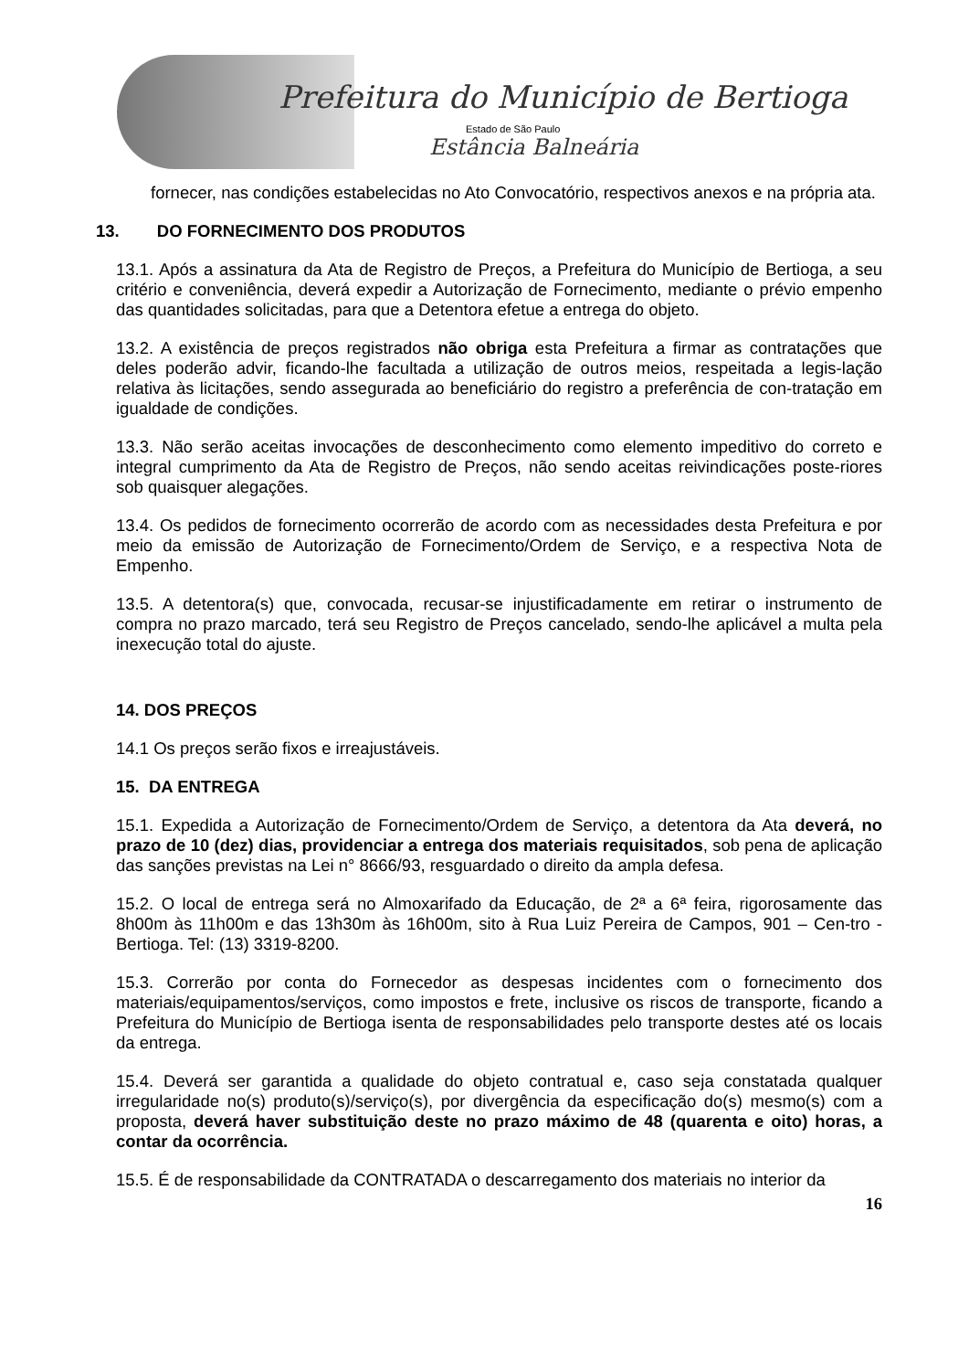Prefeitura do Município de Bertioga
Estado de São Paulo
Estância Balneária
fornecer, nas condições estabelecidas no Ato Convocatório, respectivos anexos e na própria ata.
13. DO FORNECIMENTO DOS PRODUTOS
13.1. Após a assinatura da Ata de Registro de Preços, a Prefeitura do Município de Bertioga, a seu critério e conveniência, deverá expedir a Autorização de Fornecimento, mediante o prévio empenho das quantidades solicitadas, para que a Detentora efetue a entrega do objeto.
13.2. A existência de preços registrados não obriga esta Prefeitura a firmar as contratações que deles poderão advir, ficando-lhe facultada a utilização de outros meios, respeitada a legis-lação relativa às licitações, sendo assegurada ao beneficiário do registro a preferência de con-tratação em igualdade de condições.
13.3. Não serão aceitas invocações de desconhecimento como elemento impeditivo do correto e integral cumprimento da Ata de Registro de Preços, não sendo aceitas reivindicações poste-riores sob quaisquer alegações.
13.4. Os pedidos de fornecimento ocorrerão de acordo com as necessidades desta Prefeitura e por meio da emissão de Autorização de Fornecimento/Ordem de Serviço, e a respectiva Nota de Empenho.
13.5. A detentora(s) que, convocada, recusar-se injustificadamente em retirar o instrumento de compra no prazo marcado, terá seu Registro de Preços cancelado, sendo-lhe aplicável a multa pela inexecução total do ajuste.
14. DOS PREÇOS
14.1 Os preços serão fixos e irreajustáveis.
15. DA ENTREGA
15.1. Expedida a Autorização de Fornecimento/Ordem de Serviço, a detentora da Ata deverá, no prazo de 10 (dez) dias, providenciar a entrega dos materiais requisitados, sob pena de aplicação das sanções previstas na Lei n° 8666/93, resguardado o direito da ampla defesa.
15.2. O local de entrega será no Almoxarifado da Educação, de 2ª a 6ª feira, rigorosamente das 8h00m às 11h00m e das 13h30m às 16h00m, sito à Rua Luiz Pereira de Campos, 901 – Cen-tro - Bertioga. Tel: (13) 3319-8200.
15.3. Correrão por conta do Fornecedor as despesas incidentes com o fornecimento dos materiais/equipamentos/serviços, como impostos e frete, inclusive os riscos de transporte, ficando a Prefeitura do Município de Bertioga isenta de responsabilidades pelo transporte destes até os locais da entrega.
15.4. Deverá ser garantida a qualidade do objeto contratual e, caso seja constatada qualquer irregularidade no(s) produto(s)/serviço(s), por divergência da especificação do(s) mesmo(s) com a proposta, deverá haver substituição deste no prazo máximo de 48 (quarenta e oito) horas, a contar da ocorrência.
15.5. É de responsabilidade da CONTRATADA o descarregamento dos materiais no interior da
16